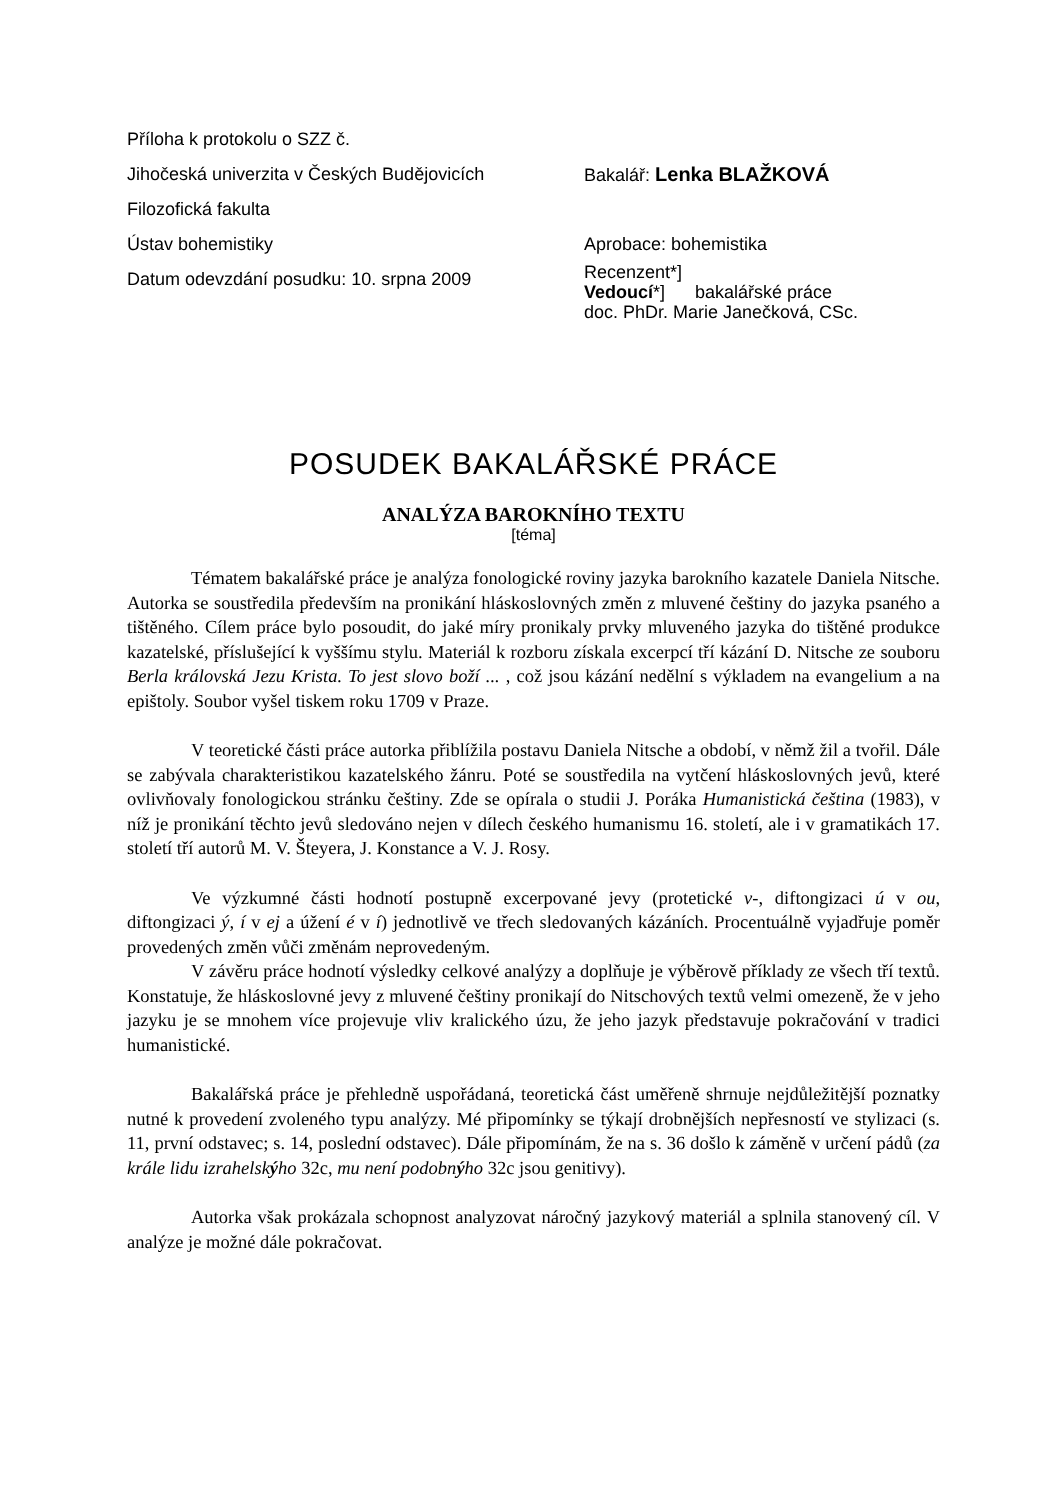Příloha k protokolu o SZZ č.
Jihočeská univerzita v Českých Budějovicích
Bakalář: Lenka BLAŽKOVÁ
Filozofická fakulta
Ústav bohemistiky
Aprobace: bohemistika
Datum odevzdání posudku: 10. srpna 2009
Recenzent*]
Vedoucí*] bakalářské práce
doc. PhDr. Marie Janečková, CSc.
POSUDEK BAKALÁŘSKÉ PRÁCE
ANALÝZA BAROKNÍHO TEXTU
[téma]
Tématem bakalářské práce je analýza fonologické roviny jazyka barokního kazatele Daniela Nitsche. Autorka se soustředila především na pronikání hláskoslovných změn z mluvené češtiny do jazyka psaného a tištěného. Cílem práce bylo posoudit, do jaké míry pronikaly prvky mluveného jazyka do tištěné produkce kazatelské, příslušející k vyššímu stylu. Materiál k rozboru získala excerpcí tří kázání D. Nitsche ze souboru Berla královská Jezu Krista. To jest slovo boží ... , což jsou kázání nedělní s výkladem na evangelium a na epištoly. Soubor vyšel tiskem roku 1709 v Praze.
V teoretické části práce autorka přiblížila postavu Daniela Nitsche a období, v němž žil a tvořil. Dále se zabývala charakteristikou kazatelského žánru. Poté se soustředila na vytčení hláskoslovných jevů, které ovlivňovaly fonologickou stránku češtiny. Zde se opírala o studii J. Poráka Humanistická čeština (1983), v níž je pronikání těchto jevů sledováno nejen v dílech českého humanismu 16. století, ale i v gramatikách 17. století tří autorů M. V. Šteyera, J. Konstance a V. J. Rosy.
Ve výzkumné části hodnotí postupně excerpované jevy (protetické v-, diftongizaci ú v ou, diftongizaci ý, í v ej a úžení é v í) jednotlivě ve třech sledovaných kázáních. Procentuálně vyjadřuje poměr provedených změn vůči změnám neprovedeným.
V závěru práce hodnotí výsledky celkové analýzy a doplňuje je výběrově příklady ze všech tří textů. Konstatuje, že hláskoslovné jevy z mluvené češtiny pronikají do Nitschových textů velmi omezeně, že v jeho jazyku je se mnohem více projevuje vliv kralického úzu, že jeho jazyk představuje pokračování v tradici humanistické.
Bakalářská práce je přehledně uspořádaná, teoretická část uměřeně shrnuje nejdůležitější poznatky nutné k provedení zvoleného typu analýzy. Mé připomínky se týkají drobnějších nepřesností ve stylizaci (s. 11, první odstavec; s. 14, poslední odstavec). Dále připomínám, že na s. 36 došlo k záměně v určení pádů (za krále lidu izrahelskýho 32c, mu není podobnýho 32c jsou genitivy).
Autorka však prokázala schopnost analyzovat náročný jazykový materiál a splnila stanovený cíl. V analýze je možné dále pokračovat.